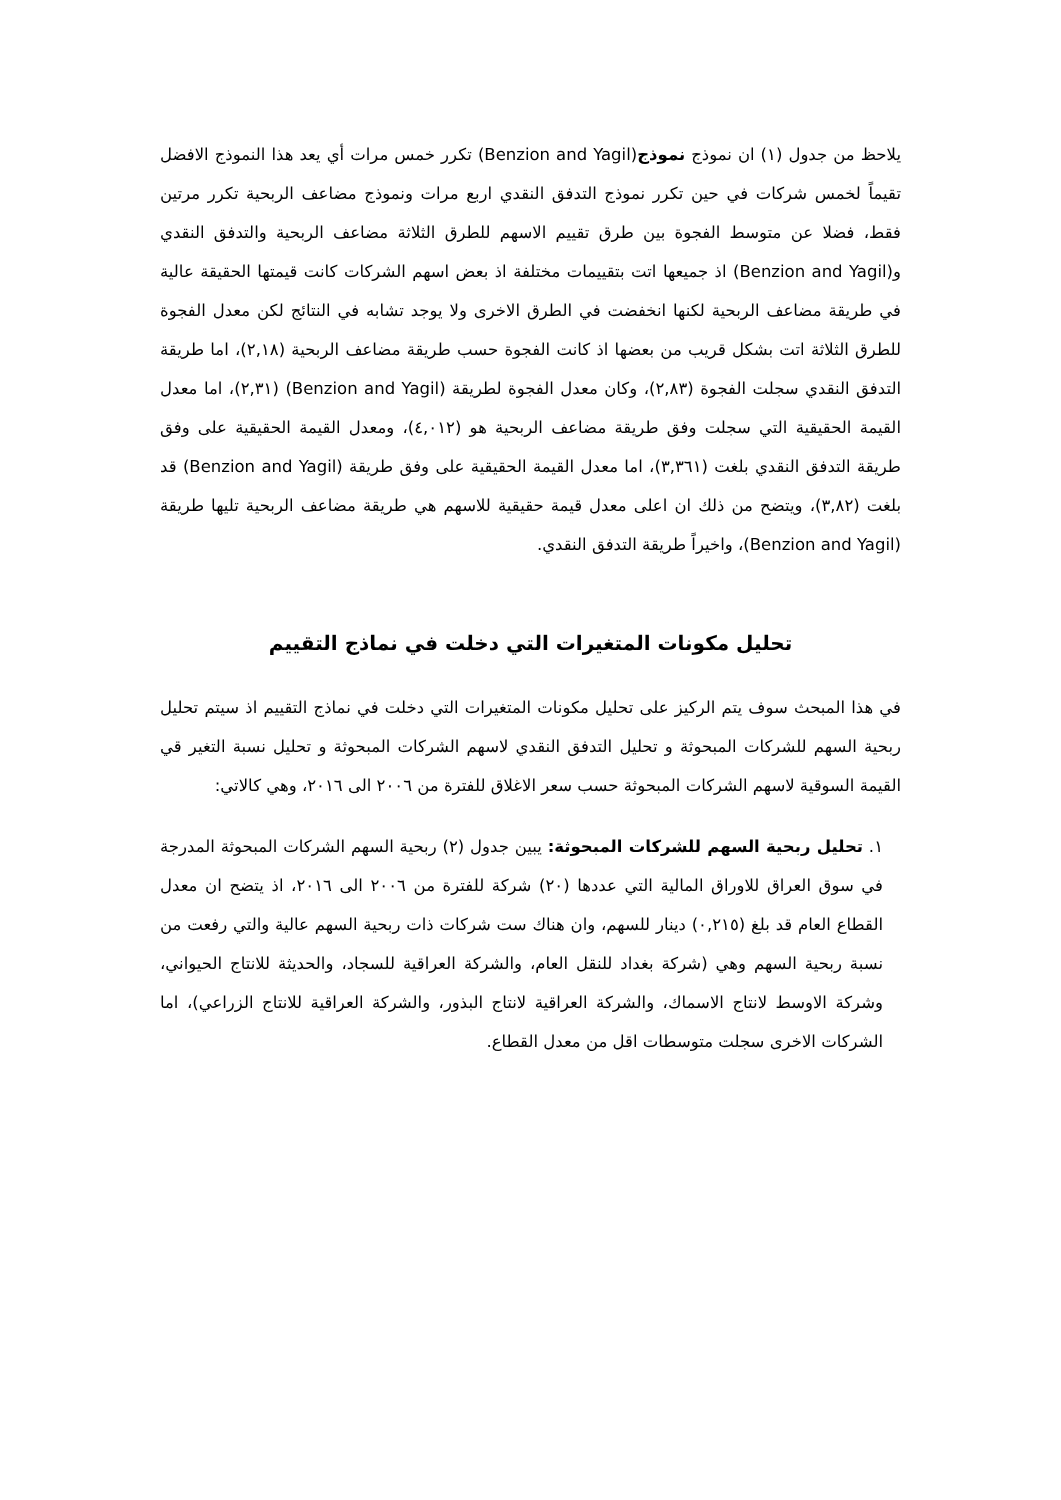يلاحظ من جدول (١) ان نموذج نموذج(Benzion and Yagil) تكرر خمس مرات أي يعد هذا النموذج الافضل تقيماً لخمس شركات في حين تكرر نموذج التدفق النقدي اربع مرات ونموذج مضاعف الربحية تكرر مرتين فقط، فضلا عن متوسط الفجوة بين طرق تقييم الاسهم للطرق الثلاثة مضاعف الربحية والتدفق النقدي و(Benzion and Yagil) اذ جميعها اتت بتقييمات مختلفة اذ بعض اسهم الشركات كانت قيمتها الحقيقة عالية في طريقة مضاعف الربحية لكنها انخفضت في الطرق الاخرى ولا يوجد تشابه في النتائج لكن معدل الفجوة للطرق الثلاثة اتت بشكل قريب من بعضها اذ كانت الفجوة حسب طريقة مضاعف الربحية (٢,١٨)، اما طريقة التدفق النقدي سجلت الفجوة (٢,٨٣)، وكان معدل الفجوة لطريقة (Benzion and Yagil) (٢,٣١)، اما معدل القيمة الحقيقية التي سجلت وفق طريقة مضاعف الربحية هو (٤,٠١٢)، ومعدل القيمة الحقيقية على وفق طريقة التدفق النقدي بلغت (٣,٣٦١)، اما معدل القيمة الحقيقية على وفق طريقة (Benzion and Yagil) قد بلغت (٣,٨٢)، ويتضح من ذلك ان اعلى معدل قيمة حقيقية للاسهم هي طريقة مضاعف الربحية تليها طريقة (Benzion and Yagil)، واخيراً طريقة التدفق النقدي.
تحليل مكونات المتغيرات التي دخلت في نماذج التقييم
في هذا المبحث سوف يتم الركيز على تحليل مكونات المتغيرات التي دخلت في نماذج التقييم اذ سيتم تحليل ربحية السهم للشركات المبحوثة و تحليل التدفق النقدي لاسهم الشركات المبحوثة و تحليل نسبة التغير قي القيمة السوقية لاسهم الشركات المبحوثة حسب سعر الاغلاق للفترة من ٢٠٠٦ الى ٢٠١٦، وهي كالاتي:
١. تحليل ربحية السهم للشركات المبحوثة: يبين جدول (٢) ربحية السهم الشركات المبحوثة المدرجة في سوق العراق للاوراق المالية التي عددها (٢٠) شركة للفترة من ٢٠٠٦ الى ٢٠١٦، اذ يتضح ان معدل القطاع العام قد بلغ (٠,٢١٥) دينار للسهم، وان هناك ست شركات ذات ربحية السهم عالية والتي رفعت من نسبة ربحية السهم وهي (شركة بغداد للنقل العام، والشركة العراقية للسجاد، والحديثة للانتاج الحيواني، وشركة الاوسط لانتاج الاسماك، والشركة العراقية لانتاج البذور، والشركة العراقية للانتاج الزراعي)، اما الشركات الاخرى سجلت متوسطات اقل من معدل القطاع.